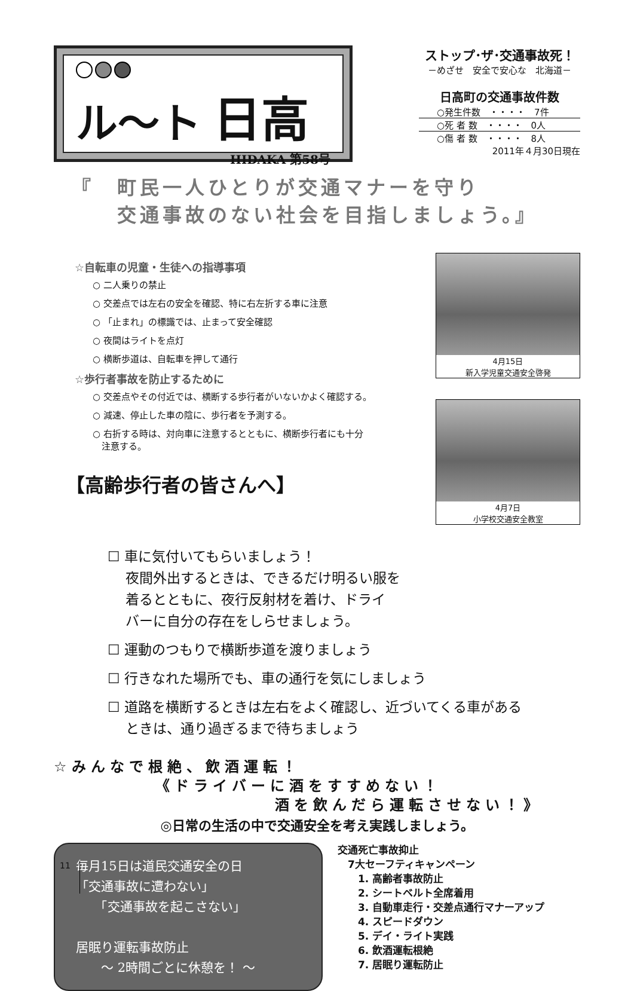ル〜ト 日高
HIDAKA 第58号
ストップ･ザ･交通事故死！
－めざせ　安全で安心な　北海道－
日高町の交通事故件数
○発生件数　・・・・　7件
○死 者 数　・・・・　0人
○傷 者 数　・・・・　8人
2011年４月30日現在
『　町民一人ひとりが交通マナーを守り
　　交通事故のない社会を目指しましょう。』
☆自転車の児童・生徒への指導事項
○ 二人乗りの禁止
○ 交差点では左右の安全を確認、特に右左折する車に注意
○ 「止まれ」の標識では、止まって安全確認
○ 夜間はライトを点灯
○ 横断歩道は、自転車を押して通行
☆歩行者事故を防止するために
○ 交差点やその付近では、横断する歩行者がいないかよく確認する。
○ 減速、停止した車の陰に、歩行者を予測する。
○ 右折する時は、対向車に注意するとともに、横断歩行者にも十分
　注意する。
【高齢歩行者の皆さんへ】
4月15日
新入学児童交通安全啓発
4月7日
小学校交通安全教室
☐ 車に気付いてもらいましょう！
夜間外出するときは、できるだけ明るい服を
着るとともに、夜行反射材を着け、ドライ
バーに自分の存在をしらせましょう。
☐ 運動のつもりで横断歩道を渡りましょう
☐ 行きなれた場所でも、車の通行を気にしましょう
☐ 道路を横断するときは左右をよく確認し、近づいてくる車がある
ときは、通り過ぎるまで待ちましょう
☆みんなで根絶、飲酒運転！
《ドライバーに酒をすすめない！
酒を飲んだら運転させない！》
◎日常の生活の中で交通安全を考え実践しましょう。
毎月15日は道民交通安全の日
「交通事故に遭わない」
　　「交通事故を起こさない」
居眠り運転事故防止
　　～ 2時間ごとに休憩を！ ～
交通死亡事故抑止
　7大セーフティキャンペーン
　　1. 高齢者事故防止
　　2. シートベルト全席着用
　　3. 自動車走行・交差点通行マナーアップ
　　4. スピードダウン
　　5. デイ・ライト実践
　　6. 飲酒運転根絶
　　7. 居眠り運転防止
11